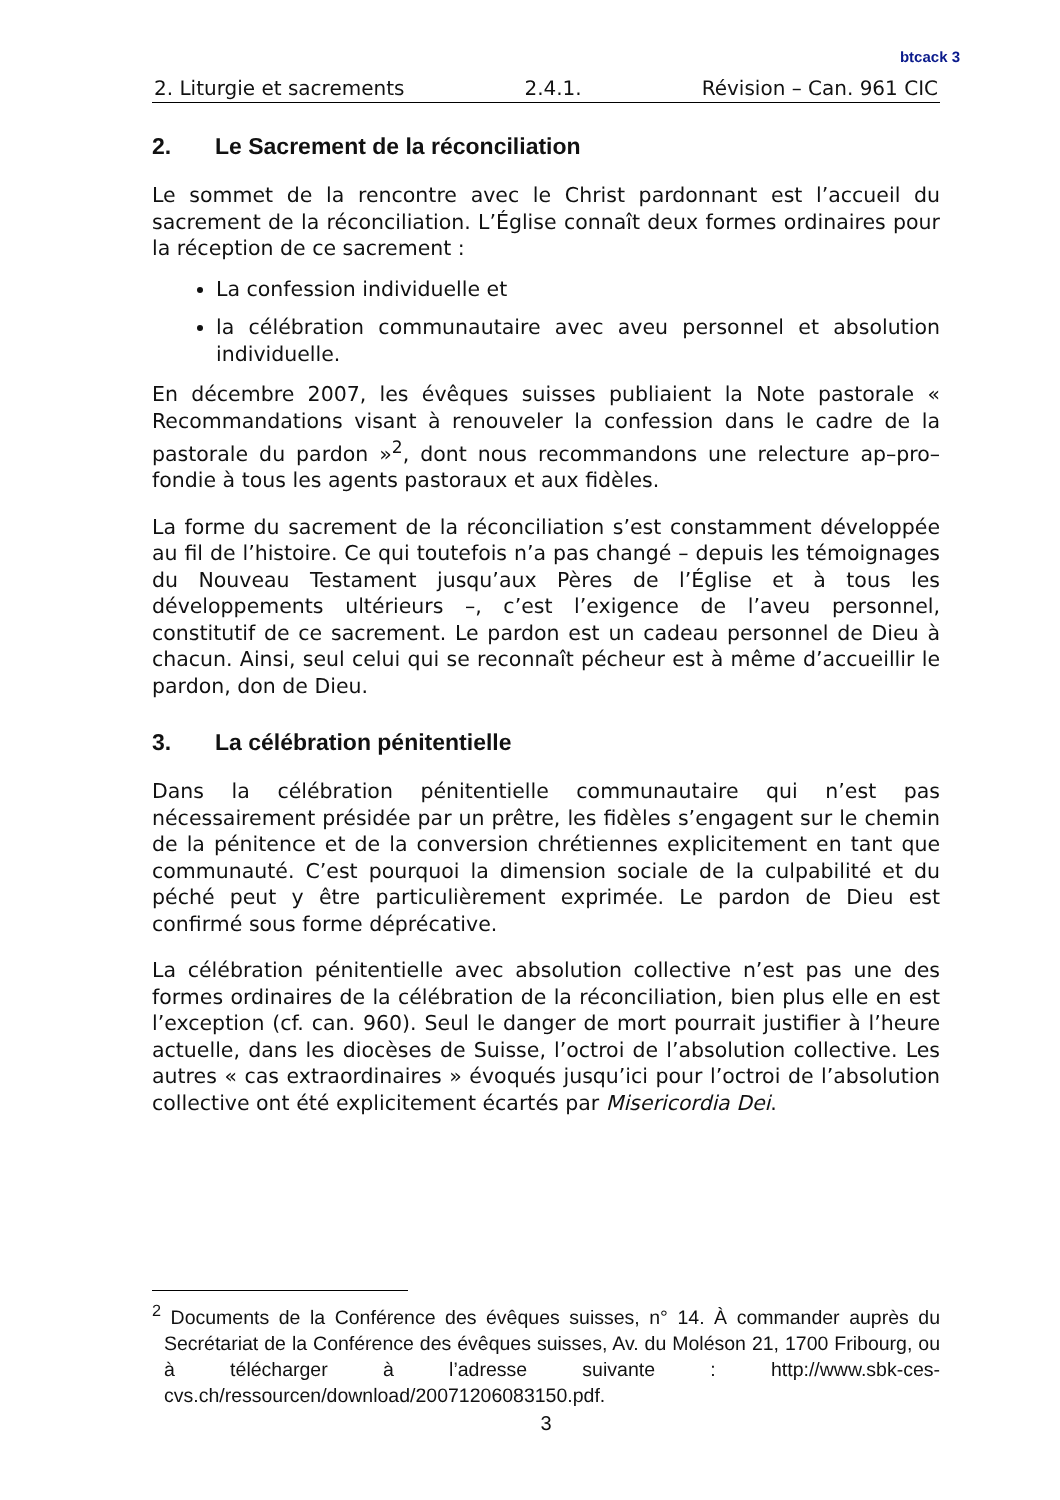btcack 3
2. Liturgie et sacrements 2.4.1. Révision – Can. 961 CIC
2. Le Sacrement de la réconciliation
Le sommet de la rencontre avec le Christ pardonnant est l’accueil du sacrement de la réconciliation. L’Église connaît deux formes ordinaires pour la réception de ce sacrement :
La confession individuelle et
la célébration communautaire avec aveu personnel et absolution individuelle.
En décembre 2007, les évêques suisses publiaient la Note pastorale « Recommandations visant à renouveler la confession dans le cadre de la pastorale du pardon »<sup>2</sup>, dont nous recommandons une relecture ap–pro–fondie à tous les agents pastoraux et aux fidèles.
La forme du sacrement de la réconciliation s’est constamment développée au fil de l’histoire. Ce qui toutefois n’a pas changé – depuis les témoignages du Nouveau Testament jusqu’aux Pères de l’Église et à tous les développements ultérieurs –, c’est l’exigence de l’aveu personnel, constitutif de ce sacrement. Le pardon est un cadeau personnel de Dieu à chacun. Ainsi, seul celui qui se reconnaît pécheur est à même d’accueillir le pardon, don de Dieu.
3. La célébration pénitentielle
Dans la célébration pénitentielle communautaire qui n’est pas nécessairement présidée par un prêtre, les fidèles s’engagent sur le chemin de la pénitence et de la conversion chrétiennes explicitement en tant que communauté. C’est pourquoi la dimension sociale de la culpabilité et du péché peut y être particulièrement exprimée. Le pardon de Dieu est confirmé sous forme déprécative.
La célébration pénitentielle avec absolution collective n’est pas une des formes ordinaires de la célébration de la réconciliation, bien plus elle en est l’exception (cf. can. 960). Seul le danger de mort pourrait justifier à l’heure actuelle, dans les diocèses de Suisse, l’octroi de l’absolution collective. Les autres « cas extraordinaires » évoqués jusqu’ici pour l’octroi de l’absolution collective ont été explicitement écartés par Misericordia Dei.
<sup>2</sup> Documents de la Conférence des évêques suisses, n° 14. À commander auprès du Secrétariat de la Conférence des évêques suisses, Av. du Moléson 21, 1700 Fribourg, ou à télécharger à l’adresse suivante : http://www.sbk-ces-cvs.ch/ressourcen/download/20071206083150.pdf.
3